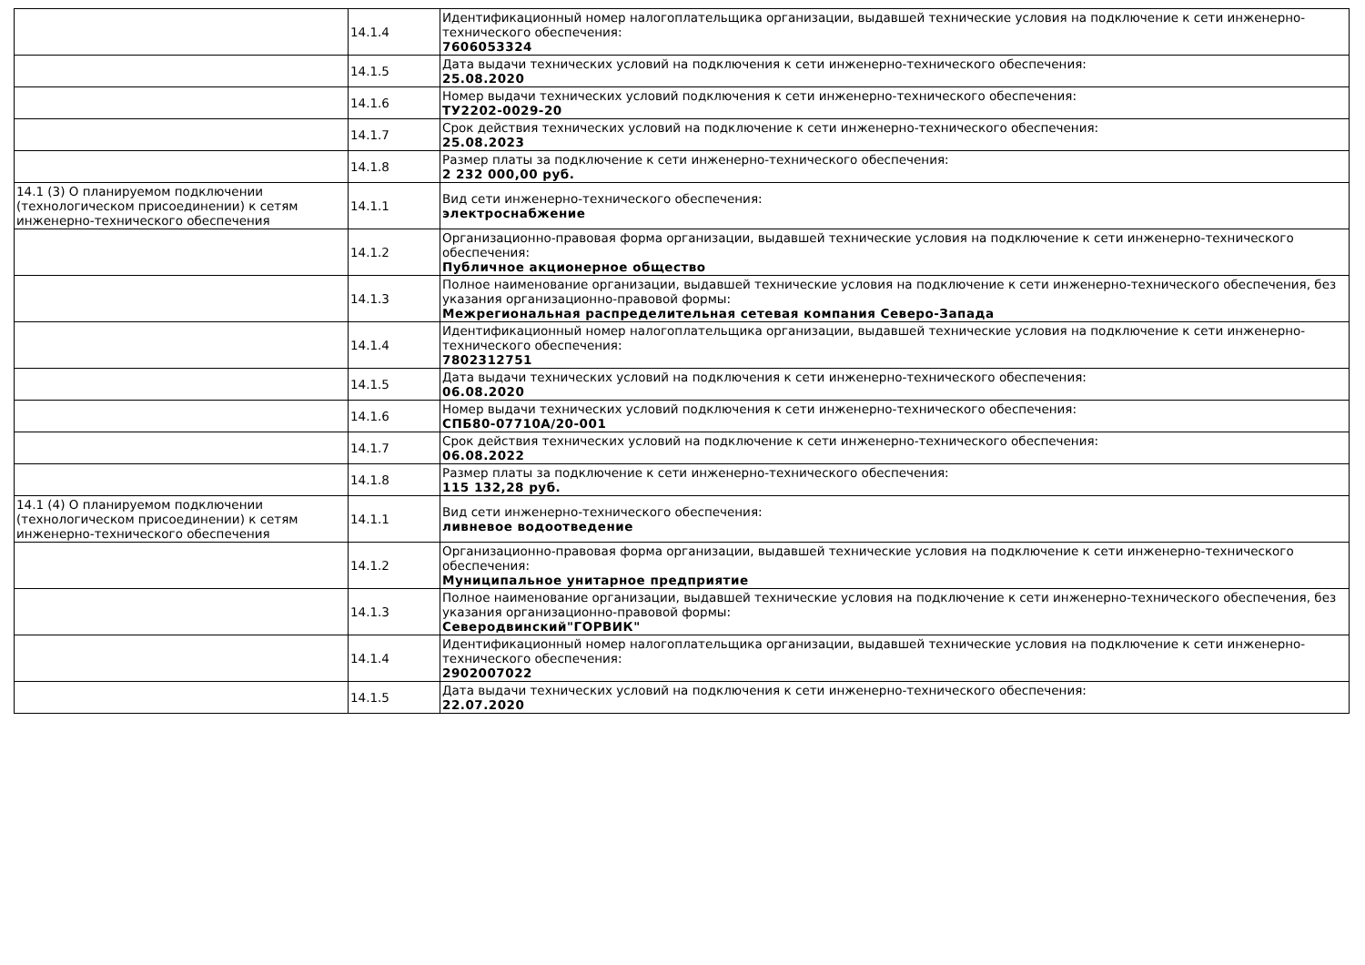| | 14.1.4 | Идентификационный номер налогоплательщика организации, выдавшей технические условия на подключение к сети инженерно-технического обеспечения: 7606053324 |
| | 14.1.5 | Дата выдачи технических условий на подключения к сети инженерно-технического обеспечения: 25.08.2020 |
| | 14.1.6 | Номер выдачи технических условий подключения к сети инженерно-технического обеспечения: ТУ2202-0029-20 |
| | 14.1.7 | Срок действия технических условий на подключение к сети инженерно-технического обеспечения: 25.08.2023 |
| | 14.1.8 | Размер платы за подключение к сети инженерно-технического обеспечения: 2 232 000,00 руб. |
| 14.1 (3) О планируемом подключении (технологическом присоединении) к сетям инженерно-технического обеспечения | 14.1.1 | Вид сети инженерно-технического обеспечения: электроснабжение |
| | 14.1.2 | Организационно-правовая форма организации, выдавшей технические условия на подключение к сети инженерно-технического обеспечения: Публичное акционерное общество |
| | 14.1.3 | Полное наименование организации, выдавшей технические условия на подключение к сети инженерно-технического обеспечения, без указания организационно-правовой формы: Межрегиональная распределительная сетевая компания Северо-Запада |
| | 14.1.4 | Идентификационный номер налогоплательщика организации, выдавшей технические условия на подключение к сети инженерно-технического обеспечения: 7802312751 |
| | 14.1.5 | Дата выдачи технических условий на подключения к сети инженерно-технического обеспечения: 06.08.2020 |
| | 14.1.6 | Номер выдачи технических условий подключения к сети инженерно-технического обеспечения: СПБ80-07710А/20-001 |
| | 14.1.7 | Срок действия технических условий на подключение к сети инженерно-технического обеспечения: 06.08.2022 |
| | 14.1.8 | Размер платы за подключение к сети инженерно-технического обеспечения: 115 132,28 руб. |
| 14.1 (4) О планируемом подключении (технологическом присоединении) к сетям инженерно-технического обеспечения | 14.1.1 | Вид сети инженерно-технического обеспечения: ливневое водоотведение |
| | 14.1.2 | Организационно-правовая форма организации, выдавшей технические условия на подключение к сети инженерно-технического обеспечения: Муниципальное унитарное предприятие |
| | 14.1.3 | Полное наименование организации, выдавшей технические условия на подключение к сети инженерно-технического обеспечения, без указания организационно-правовой формы: Северодвинский"ГОРВИК" |
| | 14.1.4 | Идентификационный номер налогоплательщика организации, выдавшей технические условия на подключение к сети инженерно-технического обеспечения: 2902007022 |
| | 14.1.5 | Дата выдачи технических условий на подключения к сети инженерно-технического обеспечения: 22.07.2020 |